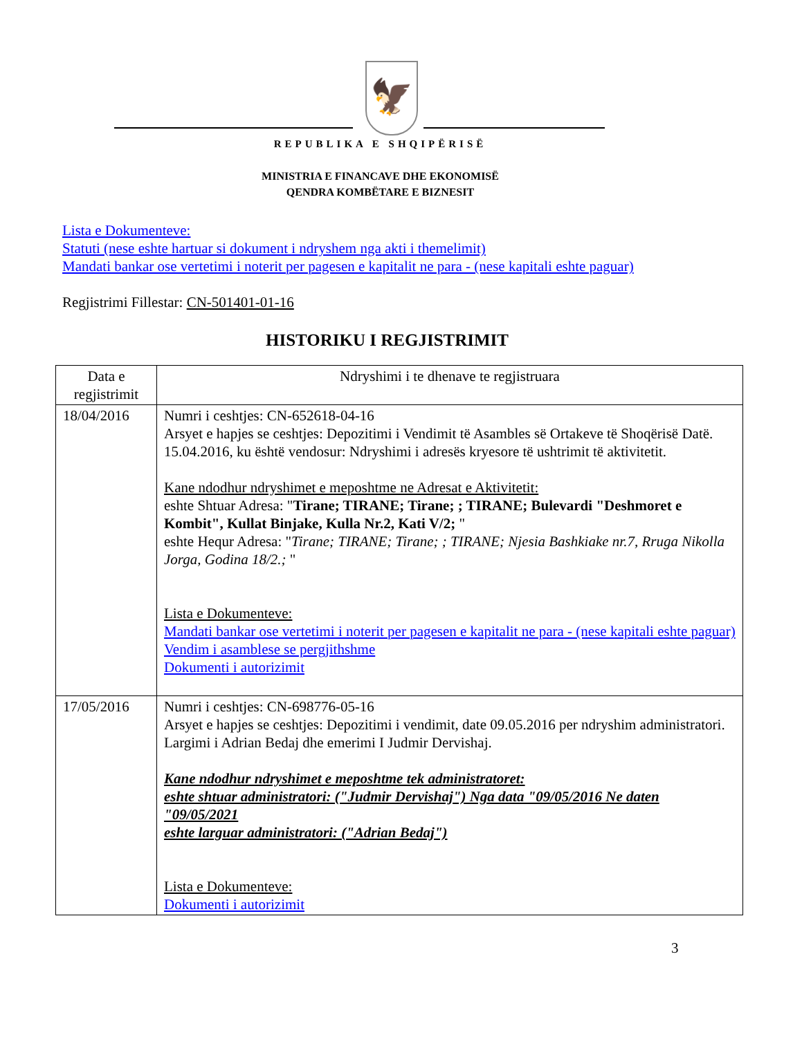🦅
REPUBLIKA E SHQIPËRISË
MINISTRIA E FINANCAVE DHE EKONOMISË
QENDRA KOMBËTARE E BIZNESIT
Lista e Dokumenteve:
Statuti (nese eshte hartuar si dokument i ndryshem nga akti i themelimit)
Mandati bankar ose vertetimi i noterit per pagesen e kapitalit ne para - (nese kapitali eshte paguar)
Regjistrimi Fillestar: CN-501401-01-16
HISTORIKU I REGJISTRIMIT
| Data e regjistrimit | Ndryshimi i te dhenave te regjistruara |
| --- | --- |
| 18/04/2016 | Numri i ceshtjes: CN-652618-04-16 Arsyet e hapjes se ceshtjes: Depozitimi i Vendimit të Asambles së Ortakeve të Shoqërisë Datë. 15.04.2016, ku është vendosur: Ndryshimi i adresës kryesore të ushtrimit të aktivitetit. Kane ndodhur ndryshimet e meposhtme ne Adresat e Aktivitetit: eshte Shtuar Adresa: " Tirane; TIRANE; Tirane; ; TIRANE; Bulevardi "Deshmoret e Kombit", Kullat Binjake, Kulla Nr.2, Kati V/2; " eshte Hequr Adresa: " Tirane; TIRANE; Tirane; ; TIRANE; Njesia Bashkiake nr.7, Rruga Nikolla Jorga, Godina 18/2.; " Lista e Dokumenteve: Mandati bankar ose vertetimi i noterit per pagesen e kapitalit ne para - (nese kapitali eshte paguar) Vendim i asamblese se pergjithshme Dokumenti i autorizimit |
| 17/05/2016 | Numri i ceshtjes: CN-698776-05-16 Arsyet e hapjes se ceshtjes: Depozitimi i vendimit, date 09.05.2016 per ndryshim administratori. Largimi i Adrian Bedaj dhe emerimi I Judmir Dervishaj. Kane ndodhur ndryshimet e meposhtme tek administratoret: eshte shtuar administratori: ("Judmir Dervishaj") Nga data "09/05/2016 Ne daten "09/05/2021 eshte larguar administratori: ("Adrian Bedaj") Lista e Dokumenteve: Dokumenti i autorizimit |
3